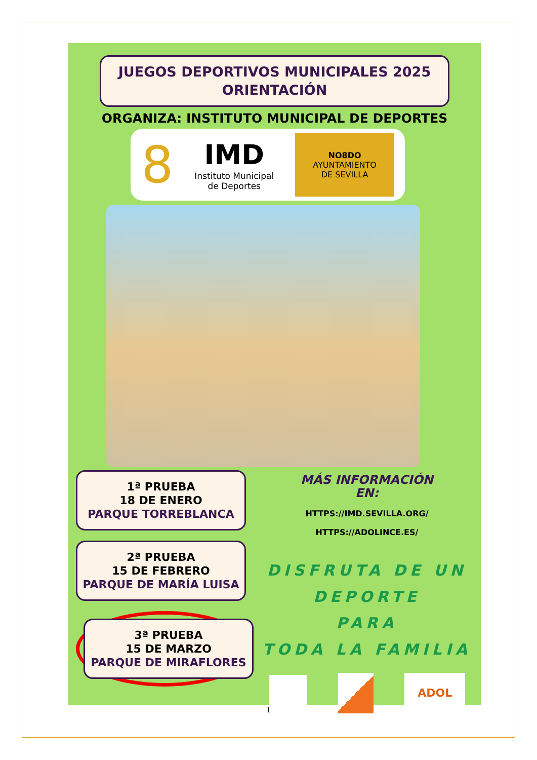JUEGOS DEPORTIVOS MUNICIPALES 2025
ORIENTACIÓN
ORGANIZA: INSTITUTO MUNICIPAL DE DEPORTES
8
IMD
Instituto Municipal
de Deportes
NO8DO
AYUNTAMIENTO
DE SEVILLA
1ª PRUEBA
18 DE ENERO
PARQUE TORREBLANCA
2ª PRUEBA
15 DE FEBRERO
PARQUE DE MARÍA LUISA
3ª PRUEBA
15 DE MARZO
PARQUE DE MIRAFLORES
MÁS INFORMACIÓN
EN:
HTTPS://IMD.SEVILLA.ORG/
HTTPS://ADOLINCE.ES/
DISFRUTA DE UN DEPORTE
PARA
TODA LA FAMILIA
ADOL
1